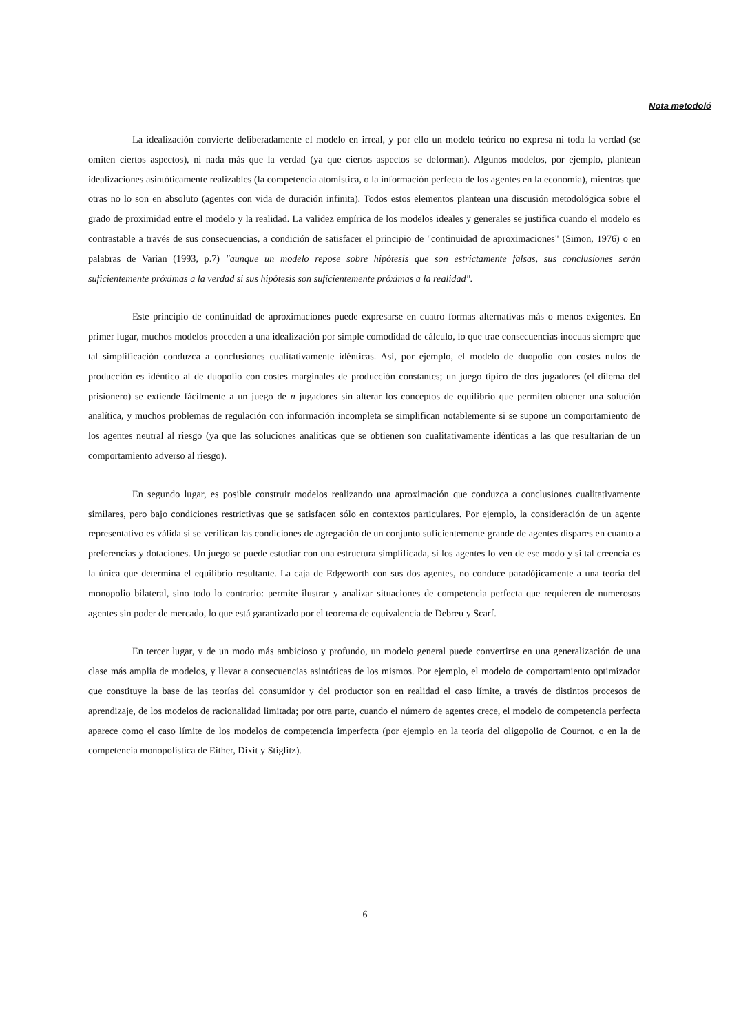Nota metodoló
La idealización convierte deliberadamente el modelo en irreal, y por ello un modelo teórico no expresa ni toda la verdad (se omiten ciertos aspectos), ni nada más que la verdad (ya que ciertos aspectos se deforman). Algunos modelos, por ejemplo, plantean idealizaciones asintóticamente realizables (la competencia atomística, o la información perfecta de los agentes en la economía), mientras que otras no lo son en absoluto (agentes con vida de duración infinita). Todos estos elementos plantean una discusión metodológica sobre el grado de proximidad entre el modelo y la realidad. La validez empírica de los modelos ideales y generales se justifica cuando el modelo es contrastable a través de sus consecuencias, a condición de satisfacer el principio de "continuidad de aproximaciones" (Simon, 1976) o en palabras de Varian (1993, p.7) "aunque un modelo repose sobre hipótesis que son estrictamente falsas, sus conclusiones serán suficientemente próximas a la verdad si sus hipótesis son suficientemente próximas a la realidad".
Este principio de continuidad de aproximaciones puede expresarse en cuatro formas alternativas más o menos exigentes. En primer lugar, muchos modelos proceden a una idealización por simple comodidad de cálculo, lo que trae consecuencias inocuas siempre que tal simplificación conduzca a conclusiones cualitativamente idénticas. Así, por ejemplo, el modelo de duopolio con costes nulos de producción es idéntico al de duopolio con costes marginales de producción constantes; un juego típico de dos jugadores (el dilema del prisionero) se extiende fácilmente a un juego de n jugadores sin alterar los conceptos de equilibrio que permiten obtener una solución analítica, y muchos problemas de regulación con información incompleta se simplifican notablemente si se supone un comportamiento de los agentes neutral al riesgo (ya que las soluciones analíticas que se obtienen son cualitativamente idénticas a las que resultarían de un comportamiento adverso al riesgo).
En segundo lugar, es posible construir modelos realizando una aproximación que conduzca a conclusiones cualitativamente similares, pero bajo condiciones restrictivas que se satisfacen sólo en contextos particulares. Por ejemplo, la consideración de un agente representativo es válida si se verifican las condiciones de agregación de un conjunto suficientemente grande de agentes dispares en cuanto a preferencias y dotaciones. Un juego se puede estudiar con una estructura simplificada, si los agentes lo ven de ese modo y si tal creencia es la única que determina el equilibrio resultante. La caja de Edgeworth con sus dos agentes, no conduce paradójicamente a una teoría del monopolio bilateral, sino todo lo contrario: permite ilustrar y analizar situaciones de competencia perfecta que requieren de numerosos agentes sin poder de mercado, lo que está garantizado por el teorema de equivalencia de Debreu y Scarf.
En tercer lugar, y de un modo más ambicioso y profundo, un modelo general puede convertirse en una generalización de una clase más amplia de modelos, y llevar a consecuencias asintóticas de los mismos. Por ejemplo, el modelo de comportamiento optimizador que constituye la base de las teorías del consumidor y del productor son en realidad el caso límite, a través de distintos procesos de aprendizaje, de los modelos de racionalidad limitada; por otra parte, cuando el número de agentes crece, el modelo de competencia perfecta aparece como el caso límite de los modelos de competencia imperfecta (por ejemplo en la teoría del oligopolio de Cournot, o en la de competencia monopolística de Either, Dixit y Stiglitz).
6